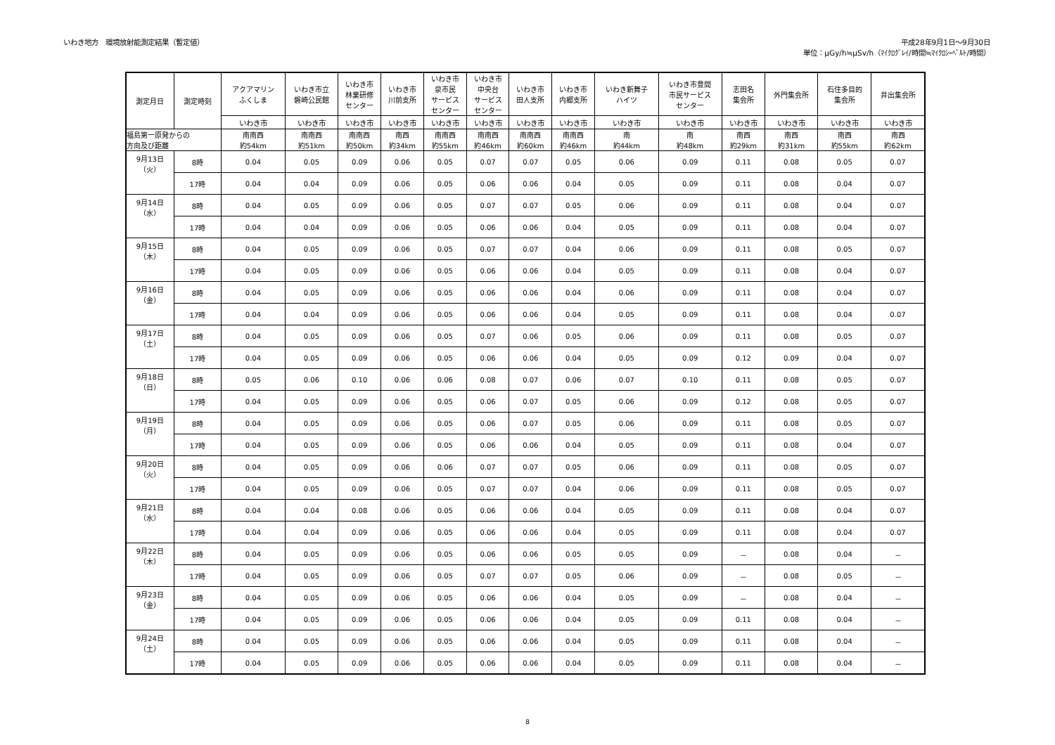いわき地方　環境放射能測定結果（暫定値）
平成28年9月1日～9月30日
単位：μGy/h≒μSv/h（ﾏｲｸﾛｸﾞﾚｲ/時間≒ﾏｲｸﾛｼｰﾍﾞﾙﾄ/時間）
| 測定月日 | 測定時刻 | アクアマリン ふくしま | いわき市立 磐崎公民館 | いわき市 林業研修 センター | いわき市 川前支所 | いわき市 泉市民 サービス センター | いわき市 中央台 サービス センター | いわき市 田人支所 | いわき市 内郷支所 | いわき新舞子 ハイツ | いわき市豊間 市民サービス センター | 志田名 集会所 | 外門集会所 | 石住多目的 集会所 | 井出集会所 |
| --- | --- | --- | --- | --- | --- | --- | --- | --- | --- | --- | --- | --- | --- | --- | --- |
| | | いわき市 | いわき市 | いわき市 | いわき市 | いわき市 | いわき市 | いわき市 | いわき市 | いわき市 | いわき市 | いわき市 | いわき市 | いわき市 | いわき市 |
| 福島第一原発からの 方向及び距離 | | 南南西 約54km | 南南西 約51km | 南南西 約50km | 南西 約34km | 南南西 約55km | 南南西 約46km | 南南西 約60km | 南南西 約46km | 南 約44km | 南 約48km | 南西 約29km | 南西 約31km | 南西 約55km | 南西 約62km |
| 9月13日 （火） | 8時 | 0.04 | 0.05 | 0.09 | 0.06 | 0.05 | 0.07 | 0.07 | 0.05 | 0.06 | 0.09 | 0.11 | 0.08 | 0.05 | 0.07 |
| | 17時 | 0.04 | 0.04 | 0.09 | 0.06 | 0.05 | 0.06 | 0.06 | 0.04 | 0.05 | 0.09 | 0.11 | 0.08 | 0.04 | 0.07 |
| 9月14日 （水） | 8時 | 0.04 | 0.05 | 0.09 | 0.06 | 0.05 | 0.07 | 0.07 | 0.05 | 0.06 | 0.09 | 0.11 | 0.08 | 0.04 | 0.07 |
| | 17時 | 0.04 | 0.04 | 0.09 | 0.06 | 0.05 | 0.06 | 0.06 | 0.04 | 0.05 | 0.09 | 0.11 | 0.08 | 0.04 | 0.07 |
| 9月15日 （木） | 8時 | 0.04 | 0.05 | 0.09 | 0.06 | 0.05 | 0.07 | 0.07 | 0.04 | 0.06 | 0.09 | 0.11 | 0.08 | 0.05 | 0.07 |
| | 17時 | 0.04 | 0.05 | 0.09 | 0.06 | 0.05 | 0.06 | 0.06 | 0.04 | 0.05 | 0.09 | 0.11 | 0.08 | 0.04 | 0.07 |
| 9月16日 （金） | 8時 | 0.04 | 0.05 | 0.09 | 0.06 | 0.05 | 0.06 | 0.06 | 0.04 | 0.06 | 0.09 | 0.11 | 0.08 | 0.04 | 0.07 |
| | 17時 | 0.04 | 0.04 | 0.09 | 0.06 | 0.05 | 0.06 | 0.06 | 0.04 | 0.05 | 0.09 | 0.11 | 0.08 | 0.04 | 0.07 |
| 9月17日 （土） | 8時 | 0.04 | 0.05 | 0.09 | 0.06 | 0.05 | 0.07 | 0.06 | 0.05 | 0.06 | 0.09 | 0.11 | 0.08 | 0.05 | 0.07 |
| | 17時 | 0.04 | 0.05 | 0.09 | 0.06 | 0.05 | 0.06 | 0.06 | 0.04 | 0.05 | 0.09 | 0.12 | 0.09 | 0.04 | 0.07 |
| 9月18日 （日） | 8時 | 0.05 | 0.06 | 0.10 | 0.06 | 0.06 | 0.08 | 0.07 | 0.06 | 0.07 | 0.10 | 0.11 | 0.08 | 0.05 | 0.07 |
| | 17時 | 0.04 | 0.05 | 0.09 | 0.06 | 0.05 | 0.06 | 0.07 | 0.05 | 0.06 | 0.09 | 0.12 | 0.08 | 0.05 | 0.07 |
| 9月19日 （月） | 8時 | 0.04 | 0.05 | 0.09 | 0.06 | 0.05 | 0.06 | 0.07 | 0.05 | 0.06 | 0.09 | 0.11 | 0.08 | 0.05 | 0.07 |
| | 17時 | 0.04 | 0.05 | 0.09 | 0.06 | 0.05 | 0.06 | 0.06 | 0.04 | 0.05 | 0.09 | 0.11 | 0.08 | 0.04 | 0.07 |
| 9月20日 （火） | 8時 | 0.04 | 0.05 | 0.09 | 0.06 | 0.06 | 0.07 | 0.07 | 0.05 | 0.06 | 0.09 | 0.11 | 0.08 | 0.05 | 0.07 |
| | 17時 | 0.04 | 0.05 | 0.09 | 0.06 | 0.05 | 0.07 | 0.07 | 0.04 | 0.06 | 0.09 | 0.11 | 0.08 | 0.05 | 0.07 |
| 9月21日 （水） | 8時 | 0.04 | 0.04 | 0.08 | 0.06 | 0.05 | 0.06 | 0.06 | 0.04 | 0.05 | 0.09 | 0.11 | 0.08 | 0.04 | 0.07 |
| | 17時 | 0.04 | 0.04 | 0.09 | 0.06 | 0.05 | 0.06 | 0.06 | 0.04 | 0.05 | 0.09 | 0.11 | 0.08 | 0.04 | 0.07 |
| 9月22日 （木） | 8時 | 0.04 | 0.05 | 0.09 | 0.06 | 0.05 | 0.06 | 0.06 | 0.05 | 0.05 | 0.09 | － | 0.08 | 0.04 | － |
| | 17時 | 0.04 | 0.05 | 0.09 | 0.06 | 0.05 | 0.07 | 0.07 | 0.05 | 0.06 | 0.09 | － | 0.08 | 0.05 | － |
| 9月23日 （金） | 8時 | 0.04 | 0.05 | 0.09 | 0.06 | 0.05 | 0.06 | 0.06 | 0.04 | 0.05 | 0.09 | － | 0.08 | 0.04 | － |
| | 17時 | 0.04 | 0.05 | 0.09 | 0.06 | 0.05 | 0.06 | 0.06 | 0.04 | 0.05 | 0.09 | 0.11 | 0.08 | 0.04 | － |
| 9月24日 （土） | 8時 | 0.04 | 0.05 | 0.09 | 0.06 | 0.05 | 0.06 | 0.06 | 0.04 | 0.05 | 0.09 | 0.11 | 0.08 | 0.04 | － |
| | 17時 | 0.04 | 0.05 | 0.09 | 0.06 | 0.05 | 0.06 | 0.06 | 0.04 | 0.05 | 0.09 | 0.11 | 0.08 | 0.04 | － |
8